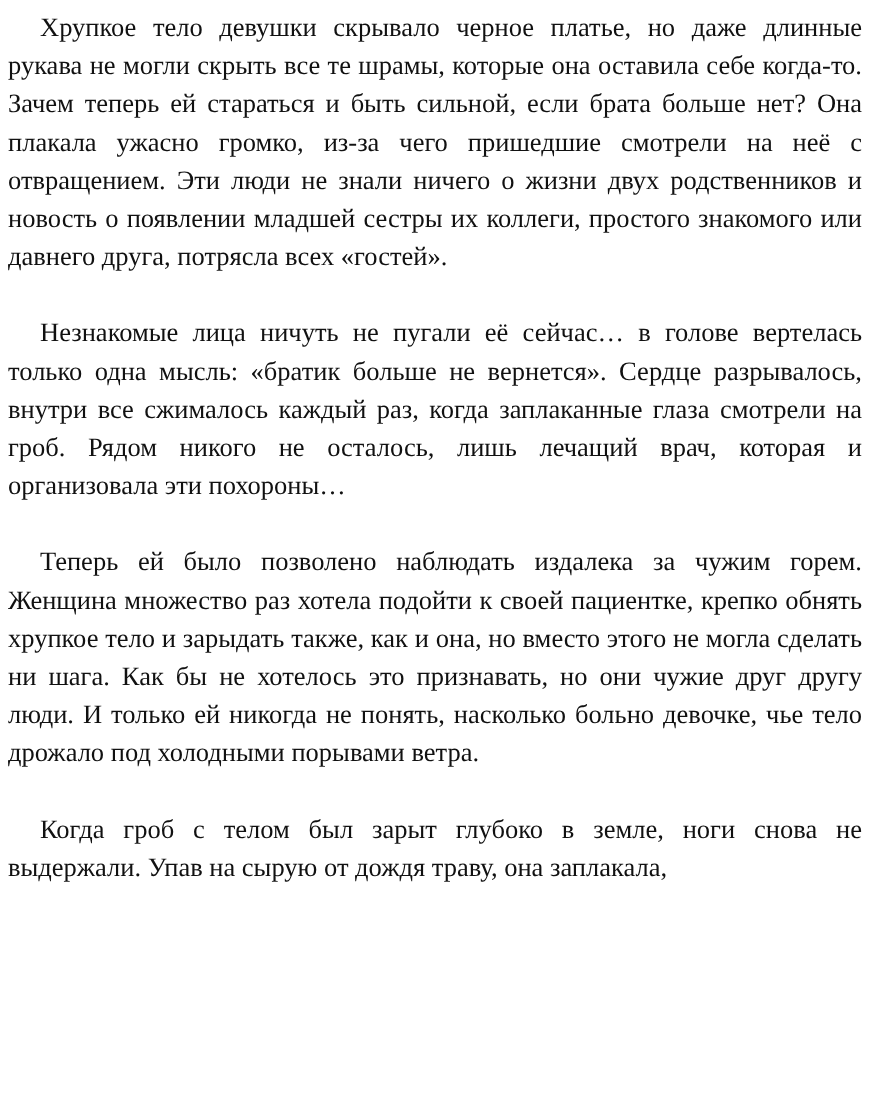Хрупкое тело девушки скрывало черное платье, но даже длинные рукава не могли скрыть все те шрамы, которые она оставила себе когда-то. Зачем теперь ей стараться и быть сильной, если брата больше нет? Она плакала ужасно громко, из-за чего пришедшие смотрели на неё с отвращением. Эти люди не знали ничего о жизни двух родственников и новость о появлении младшей сестры их коллеги, простого знакомого или давнего друга, потрясла всех «гостей».
Незнакомые лица ничуть не пугали её сейчас… в голове вертелась только одна мысль: «братик больше не вернется». Сердце разрывалось, внутри все сжималось каждый раз, когда заплаканные глаза смотрели на гроб. Рядом никого не осталось, лишь лечащий врач, которая и организовала эти похороны…
Теперь ей было позволено наблюдать издалека за чужим горем. Женщина множество раз хотела подойти к своей пациентке, крепко обнять хрупкое тело и зарыдать также, как и она, но вместо этого не могла сделать ни шага. Как бы не хотелось это признавать, но они чужие друг другу люди. И только ей никогда не понять, насколько больно девочке, чье тело дрожало под холодными порывами ветра.
Когда гроб с телом был зарыт глубоко в земле, ноги снова не выдержали. Упав на сырую от дождя траву, она заплакала,